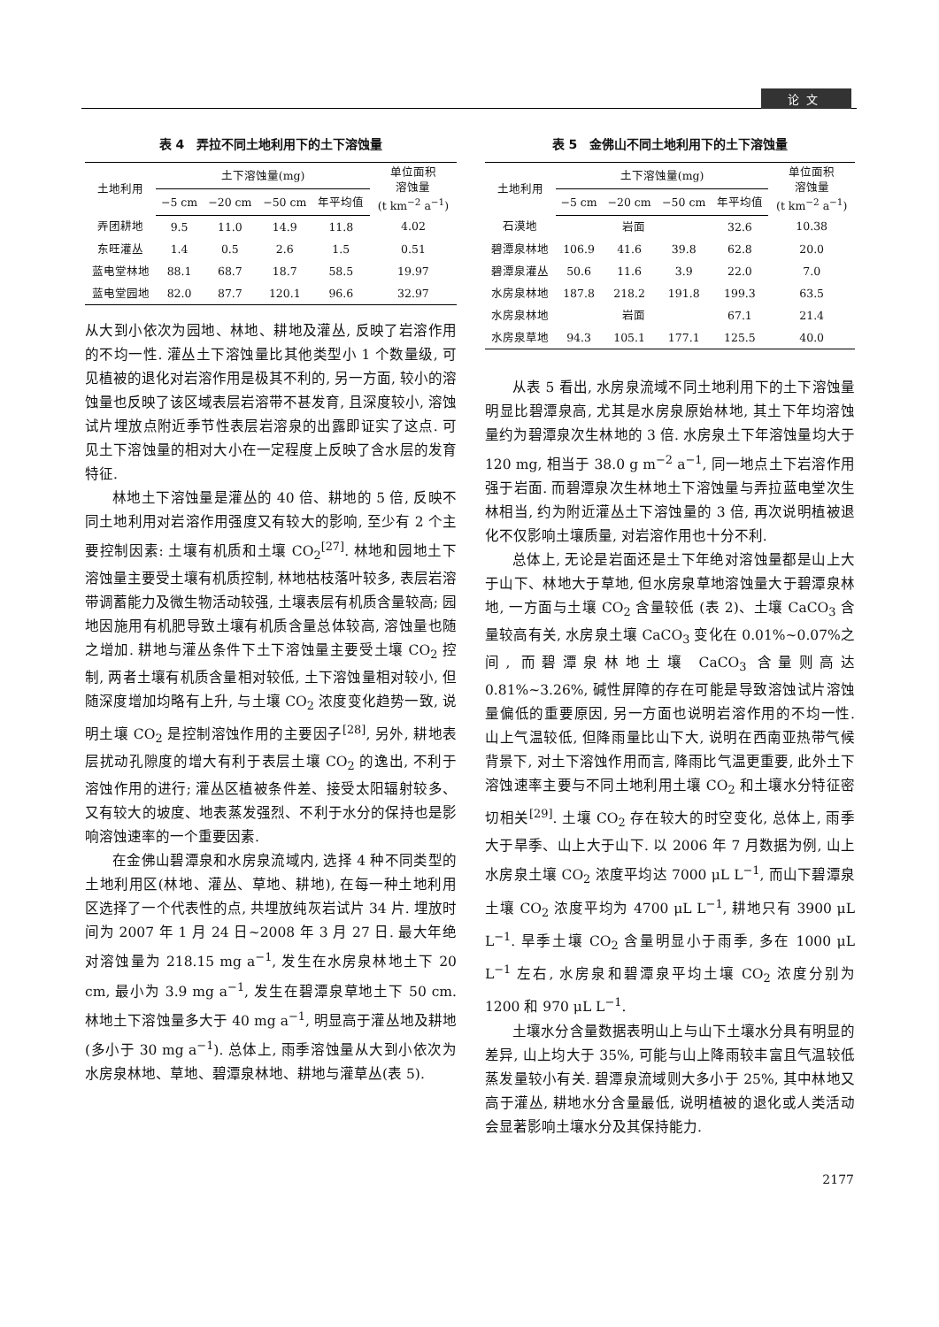论文
表 4　弄拉不同土地利用下的土下溶蚀量
| 土地利用 | 土下溶蚀量(mg) | | | | 单位面积 溶蚀量 (t km<sup>−2</sup> a<sup>−1</sup>) |
| --- | --- | --- | --- | --- | --- |
| | −5 cm | −20 cm | −50 cm | 年平均值 | |
| 弄团耕地 | 9.5 | 11.0 | 14.9 | 11.8 | 4.02 |
| 东旺灌丛 | 1.4 | 0.5 | 2.6 | 1.5 | 0.51 |
| 蓝电堂林地 | 88.1 | 68.7 | 18.7 | 58.5 | 19.97 |
| 蓝电堂园地 | 82.0 | 87.7 | 120.1 | 96.6 | 32.97 |
从大到小依次为园地、林地、耕地及灌丛, 反映了岩溶作用的不均一性. 灌丛土下溶蚀量比其他类型小 1 个数量级, 可见植被的退化对岩溶作用是极其不利的, 另一方面, 较小的溶蚀量也反映了该区域表层岩溶带不甚发育, 且深度较小, 溶蚀试片埋放点附近季节性表层岩溶泉的出露即证实了这点. 可见土下溶蚀量的相对大小在一定程度上反映了含水层的发育特征.
林地土下溶蚀量是灌丛的 40 倍、耕地的 5 倍, 反映不同土地利用对岩溶作用强度又有较大的影响, 至少有 2 个主要控制因素: 土壤有机质和土壤 CO<sub>2</sub><sup>[27]</sup>. 林地和园地土下溶蚀量主要受土壤有机质控制, 林地枯枝落叶较多, 表层岩溶带调蓄能力及微生物活动较强, 土壤表层有机质含量较高; 园地因施用有机肥导致土壤有机质含量总体较高, 溶蚀量也随之增加. 耕地与灌丛条件下土下溶蚀量主要受土壤 CO<sub>2</sub> 控制, 两者土壤有机质含量相对较低, 土下溶蚀量相对较小, 但随深度增加均略有上升, 与土壤 CO<sub>2</sub> 浓度变化趋势一致, 说明土壤 CO<sub>2</sub> 是控制溶蚀作用的主要因子<sup>[28]</sup>, 另外, 耕地表层扰动孔隙度的增大有利于表层土壤 CO<sub>2</sub> 的逸出, 不利于溶蚀作用的进行; 灌丛区植被条件差、接受太阳辐射较多、又有较大的坡度、地表蒸发强烈、不利于水分的保持也是影响溶蚀速率的一个重要因素.
在金佛山碧潭泉和水房泉流域内, 选择 4 种不同类型的土地利用区(林地、灌丛、草地、耕地), 在每一种土地利用区选择了一个代表性的点, 共埋放纯灰岩试片 34 片. 埋放时间为 2007 年 1 月 24 日~2008 年 3 月 27 日. 最大年绝对溶蚀量为 218.15 mg a<sup>−1</sup>, 发生在水房泉林地土下 20 cm, 最小为 3.9 mg a<sup>−1</sup>, 发生在碧潭泉草地土下 50 cm. 林地土下溶蚀量多大于 40 mg a<sup>−1</sup>, 明显高于灌丛地及耕地(多小于 30 mg a<sup>−1</sup>). 总体上, 雨季溶蚀量从大到小依次为水房泉林地、草地、碧潭泉林地、耕地与灌草丛(表 5).
表 5　金佛山不同土地利用下的土下溶蚀量
| 土地利用 | 土下溶蚀量(mg) | | | | 单位面积 溶蚀量 (t km<sup>−2</sup> a<sup>−1</sup>) |
| --- | --- | --- | --- | --- | --- |
| | −5 cm | −20 cm | −50 cm | 年平均值 | |
| 石漠地 | 岩面 | | | 32.6 | 10.38 |
| 碧潭泉林地 | 106.9 | 41.6 | 39.8 | 62.8 | 20.0 |
| 碧潭泉灌丛 | 50.6 | 11.6 | 3.9 | 22.0 | 7.0 |
| 水房泉林地 | 187.8 | 218.2 | 191.8 | 199.3 | 63.5 |
| 水房泉林地 | 岩面 | | | 67.1 | 21.4 |
| 水房泉草地 | 94.3 | 105.1 | 177.1 | 125.5 | 40.0 |
从表 5 看出, 水房泉流域不同土地利用下的土下溶蚀量明显比碧潭泉高, 尤其是水房泉原始林地, 其土下年均溶蚀量约为碧潭泉次生林地的 3 倍. 水房泉土下年溶蚀量均大于 120 mg, 相当于 38.0 g m<sup>−2</sup> a<sup>−1</sup>, 同一地点土下岩溶作用强于岩面. 而碧潭泉次生林地土下溶蚀量与弄拉蓝电堂次生林相当, 约为附近灌丛土下溶蚀量的 3 倍, 再次说明植被退化不仅影响土壤质量, 对岩溶作用也十分不利.
总体上, 无论是岩面还是土下年绝对溶蚀量都是山上大于山下、林地大于草地, 但水房泉草地溶蚀量大于碧潭泉林地, 一方面与土壤 CO<sub>2</sub> 含量较低 (表 2)、土壤 CaCO<sub>3</sub> 含量较高有关, 水房泉土壤 CaCO<sub>3</sub> 变化在 0.01%~0.07%之间, 而碧潭泉林地土壤 CaCO<sub>3</sub> 含量则高达 0.81%~3.26%, 碱性屏障的存在可能是导致溶蚀试片溶蚀量偏低的重要原因, 另一方面也说明岩溶作用的不均一性. 山上气温较低, 但降雨量比山下大, 说明在西南亚热带气候背景下, 对土下溶蚀作用而言, 降雨比气温更重要, 此外土下溶蚀速率主要与不同土地利用土壤 CO<sub>2</sub> 和土壤水分特征密切相关<sup>[29]</sup>. 土壤 CO<sub>2</sub> 存在较大的时空变化, 总体上, 雨季大于旱季、山上大于山下. 以 2006 年 7 月数据为例, 山上水房泉土壤 CO<sub>2</sub> 浓度平均达 7000 μL L<sup>−1</sup>, 而山下碧潭泉土壤 CO<sub>2</sub> 浓度平均为 4700 μL L<sup>−1</sup>, 耕地只有 3900 μL L<sup>−1</sup>. 旱季土壤 CO<sub>2</sub> 含量明显小于雨季, 多在 1000 μL L<sup>−1</sup> 左右, 水房泉和碧潭泉平均土壤 CO<sub>2</sub> 浓度分别为 1200 和 970 μL L<sup>−1</sup>.
土壤水分含量数据表明山上与山下土壤水分具有明显的差异, 山上均大于 35%, 可能与山上降雨较丰富且气温较低蒸发量较小有关. 碧潭泉流域则大多小于 25%, 其中林地又高于灌丛, 耕地水分含量最低, 说明植被的退化或人类活动会显著影响土壤水分及其保持能力.
2177